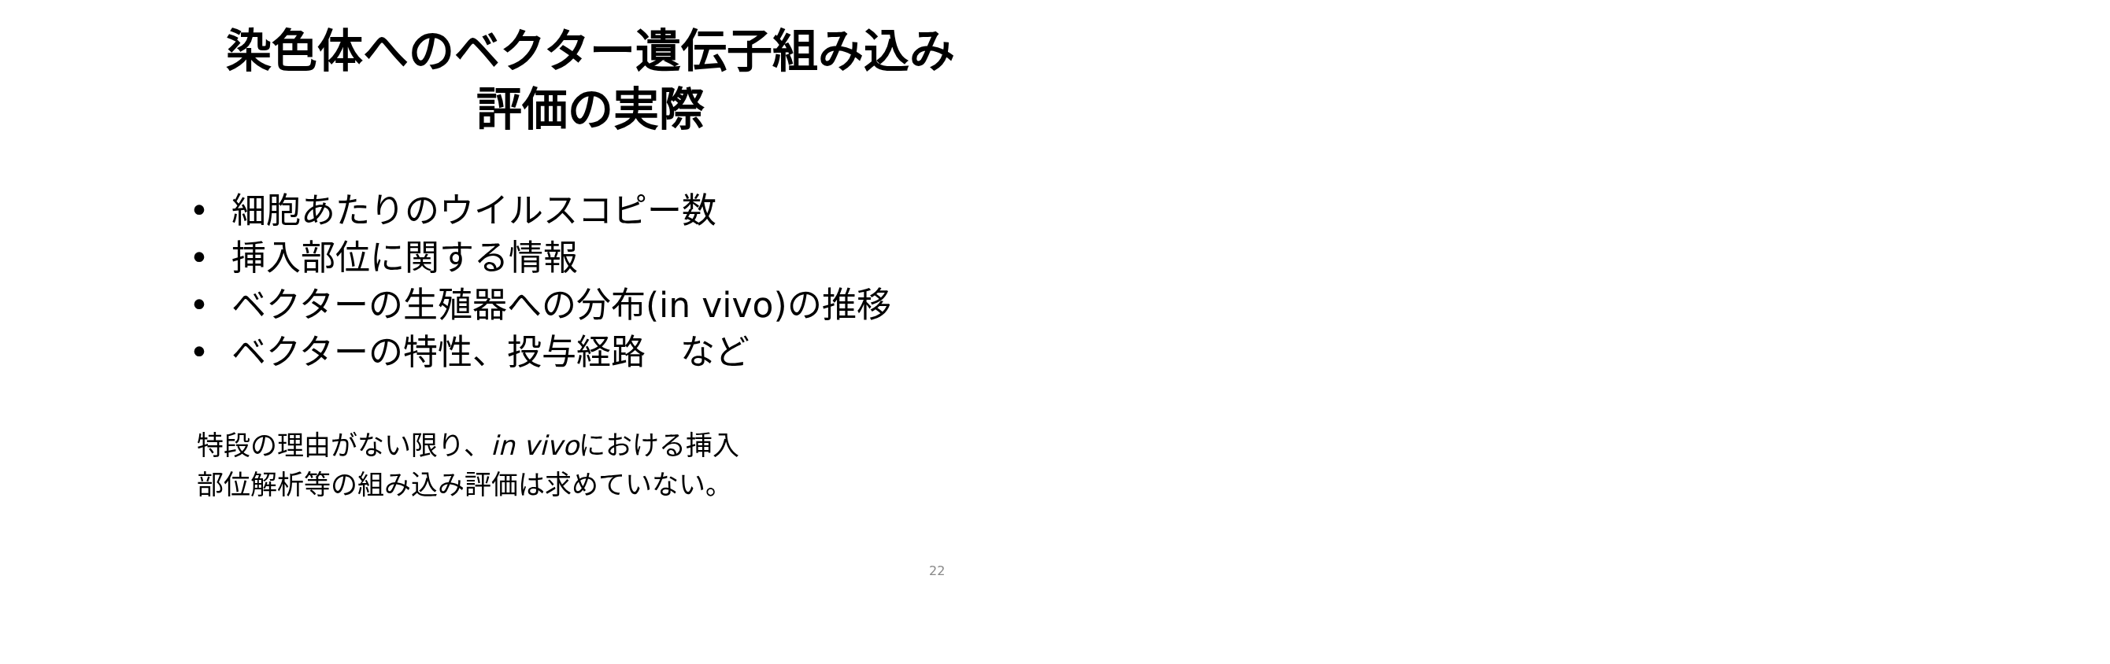染色体へのベクター遺伝子組み込み
評価の実際
• 細胞あたりのウイルスコピー数
• 挿入部位に関する情報
• ベクターの生殖器への分布(in vivo)の推移
• ベクターの特性、投与経路　など
特段の理由がない限り、in vivoにおける挿入
部位解析等の組み込み評価は求めていない。
22